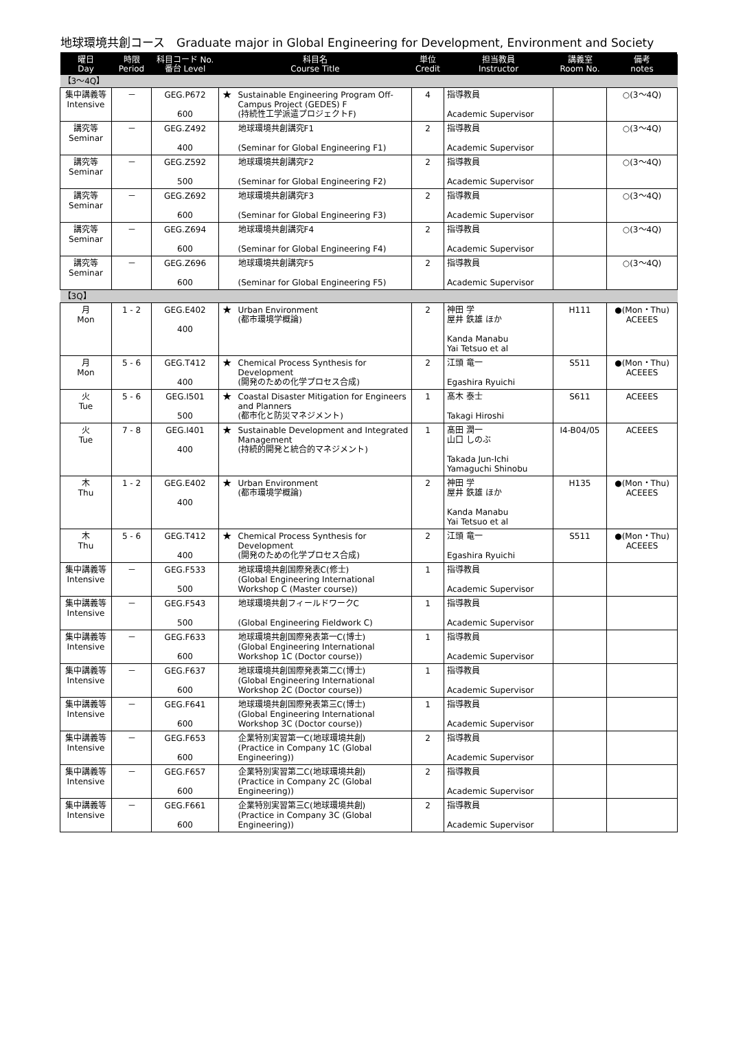地球環境共創コース　Graduate major in Global Engineering for Development, Environment and Society
| 曜日 Day | 時限 Period | 科目コード No. 番台 Level | 科目名 Course Title | | 単位 Credit | 担当教員 Instructor | 講義室 Room No. | 備考 notes |
| --- | --- | --- | --- | --- | --- | --- | --- | --- |
| 【3～4Q】 | | | | | | | | |
| 集中講義等 Intensive | － | GEG.P672 600 | ★ | Sustainable Engineering Program Off-Campus Project (GEDES) F (持続性工学派遣プロジェクトF) | 4 | 指導教員 Academic Supervisor | | ○(3～4Q) |
| 講究等 Seminar | － | GEG.Z492 400 | | 地球環境共創講究F1 (Seminar for Global Engineering F1) | 2 | 指導教員 Academic Supervisor | | ○(3～4Q) |
| 講究等 Seminar | － | GEG.Z592 500 | | 地球環境共創講究F2 (Seminar for Global Engineering F2) | 2 | 指導教員 Academic Supervisor | | ○(3～4Q) |
| 講究等 Seminar | － | GEG.Z692 600 | | 地球環境共創講究F3 (Seminar for Global Engineering F3) | 2 | 指導教員 Academic Supervisor | | ○(3～4Q) |
| 講究等 Seminar | － | GEG.Z694 600 | | 地球環境共創講究F4 (Seminar for Global Engineering F4) | 2 | 指導教員 Academic Supervisor | | ○(3～4Q) |
| 講究等 Seminar | － | GEG.Z696 600 | | 地球環境共創講究F5 (Seminar for Global Engineering F5) | 2 | 指導教員 Academic Supervisor | | ○(3～4Q) |
| 【3Q】 | | | | | | | | |
| 月 Mon | 1 - 2 | GEG.E402 400 | ★ | Urban Environment (都市環境学概論) | 2 | 神田 学 屋井 鉄雄 ほか Kanda Manabu Yai Tetsuo et al | H111 | ●(Mon・Thu) ACEEES |
| 月 Mon | 5 - 6 | GEG.T412 400 | ★ | Chemical Process Synthesis for Development (開発のための化学プロセス合成) | 2 | 江頭 竜一 Egashira Ryuichi | S511 | ●(Mon・Thu) ACEEES |
| 火 Tue | 5 - 6 | GEG.I501 500 | ★ | Coastal Disaster Mitigation for Engineers and Planners (都市化と防災マネジメント) | 1 | 髙木 泰士 Takagi Hiroshi | S611 | ACEEES |
| 火 Tue | 7 - 8 | GEG.I401 400 | ★ | Sustainable Development and Integrated Management (持続的開発と統合的マネジメント) | 1 | 髙田 潤一 山口 しのぶ Takada Jun-Ichi Yamaguchi Shinobu | I4-B04/05 | ACEEES |
| 木 Thu | 1 - 2 | GEG.E402 400 | ★ | Urban Environment (都市環境学概論) | 2 | 神田 学 屋井 鉄雄 ほか Kanda Manabu Yai Tetsuo et al | H135 | ●(Mon・Thu) ACEEES |
| 木 Thu | 5 - 6 | GEG.T412 400 | ★ | Chemical Process Synthesis for Development (開発のための化学プロセス合成) | 2 | 江頭 竜一 Egashira Ryuichi | S511 | ●(Mon・Thu) ACEEES |
| 集中講義等 Intensive | － | GEG.F533 500 | | 地球環境共創国際発表C(修士) (Global Engineering International Workshop C (Master course)) | 1 | 指導教員 Academic Supervisor | | |
| 集中講義等 Intensive | － | GEG.F543 500 | | 地球環境共創フィールドワークC (Global Engineering Fieldwork C) | 1 | 指導教員 Academic Supervisor | | |
| 集中講義等 Intensive | － | GEG.F633 600 | | 地球環境共創国際発表第一C(博士) (Global Engineering International Workshop 1C (Doctor course)) | 1 | 指導教員 Academic Supervisor | | |
| 集中講義等 Intensive | － | GEG.F637 600 | | 地球環境共創国際発表第二C(博士) (Global Engineering International Workshop 2C (Doctor course)) | 1 | 指導教員 Academic Supervisor | | |
| 集中講義等 Intensive | － | GEG.F641 600 | | 地球環境共創国際発表第三C(博士) (Global Engineering International Workshop 3C (Doctor course)) | 1 | 指導教員 Academic Supervisor | | |
| 集中講義等 Intensive | － | GEG.F653 600 | | 企業特別実習第一C(地球環境共創) (Practice in Company 1C (Global Engineering)) | 2 | 指導教員 Academic Supervisor | | |
| 集中講義等 Intensive | － | GEG.F657 600 | | 企業特別実習第二C(地球環境共創) (Practice in Company 2C (Global Engineering)) | 2 | 指導教員 Academic Supervisor | | |
| 集中講義等 Intensive | － | GEG.F661 600 | | 企業特別実習第三C(地球環境共創) (Practice in Company 3C (Global Engineering)) | 2 | 指導教員 Academic Supervisor | | |